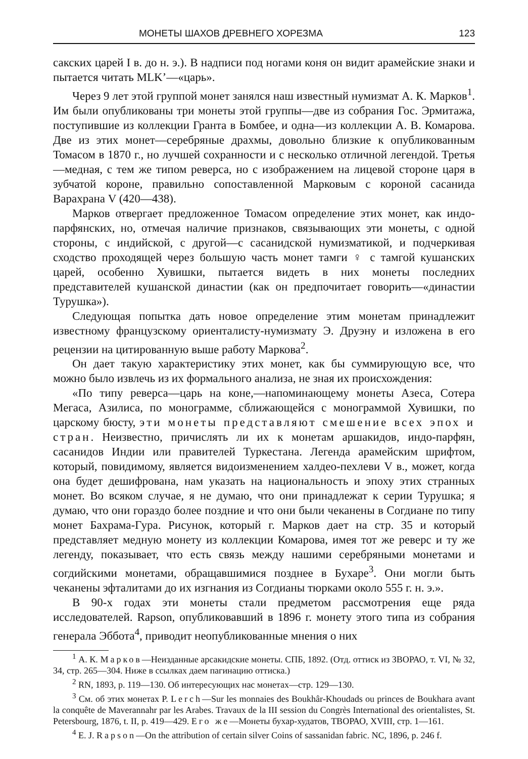МОНЕТЫ ШАХОВ ДРЕВНЕГО ХОРЕЗМА 123
сакских царей I в. до н. э.). В надписи под ногами коня он видит арамейские знаки и пытается читать MLK’—«царь».
Через 9 лет этой группой монет занялся наш известный нумизмат А. К. Марков<sup>1</sup>. Им были опубликованы три монеты этой группы—две из собрания Гос. Эрмитажа, поступившие из коллекции Гранта в Бомбее, и одна—из коллекции А. В. Комарова. Две из этих монет—серебряные драхмы, довольно близкие к опубликованным Томасом в 1870 г., но лучшей сохранности и с несколько отличной легендой. Третья—медная, с тем же типом реверса, но с изображением на лицевой стороне царя в зубчатой короне, правильно сопоставленной Марковым с короной сасанида Варахрана V (420—438).
Марков отвергает предложенное Томасом определение этих монет, как индо-парфянских, но, отмечая наличие признаков, связывающих эти монеты, с одной стороны, с индийской, с другой—с сасанидской нумизматикой, и подчеркивая сходство проходящей через большую часть монет тамги ♀ с тамгой кушанских царей, особенно Хувишки, пытается видеть в них монеты последних представителей кушанской династии (как он предпочитает говорить—«династии Турушка»).
Следующая попытка дать новое определение этим монетам принадлежит известному французскому ориенталисту-нумизмату Э. Друэну и изложена в его рецензии на цитированную выше работу Маркова<sup>2</sup>.
Он дает такую характеристику этих монет, как бы суммирующую все, что можно было извлечь из их формального анализа, не зная их происхождения:
«По типу реверса—царь на коне,—напоминающему монеты Азеса, Сотера Мегаса, Азилиса, по монограмме, сближающейся с монограммой Хувишки, по царскому бюсту, эти монеты представляют смешение всех эпох и стран. Неизвестно, причислять ли их к монетам аршакидов, индо-парфян, сасанидов Индии или правителей Туркестана. Легенда арамейским шрифтом, который, повидимому, является видоизменением халдео-пехлеви V в., может, когда она будет дешифрована, нам указать на национальность и эпоху этих странных монет. Во всяком случае, я не думаю, что они принадлежат к серии Турушка; я думаю, что они гораздо более поздние и что они были чеканены в Согдиане по типу монет Бахрама-Гура. Рисунок, который г. Марков дает на стр. 35 и который представляет медную монету из коллекции Комарова, имея тот же реверс и ту же легенду, показывает, что есть связь между нашими серебряными монетами и согдийскими монетами, обращавшимися позднее в Бухаре<sup>3</sup>. Они могли быть чеканены эфталитами до их изгнания из Согдианы тюрками около 555 г. н. э.».
В 90-х годах эти монеты стали предметом рассмотрения еще ряда исследователей. Rapson, опубликовавший в 1896 г. монету этого типа из собрания генерала Эббота<sup>4</sup>, приводит неопубликованные мнения о них
<sup>1</sup> А. К. Марков—Неизданные арсакидские монеты. СПБ, 1892. (Отд. оттиск из ЗВОРАО, т. VI, № 32, 34, стр. 265—304. Ниже в ссылках даем пагинацию оттиска.)
<sup>2</sup> RN, 1893, p. 119—130. Об интересующих нас монетах—стр. 129—130.
<sup>3</sup> См. об этих монетах P. Lerch—Sur les monnaies des Boukhâr-Khoudads ou princes de Boukhara avant la conquête de Maverannahr par les Arabes. Travaux de la III session du Congrès International des orientalistes, St. Petersbourg, 1876, t. II, p. 419—429. Его же—Монеты бухар-худатов, ТВОРАО, XVIII, стр. 1—161.
<sup>4</sup> E. J. Rapson—On the attribution of certain silver Coins of sassanidan fabric. NC, 1896, p. 246 f.